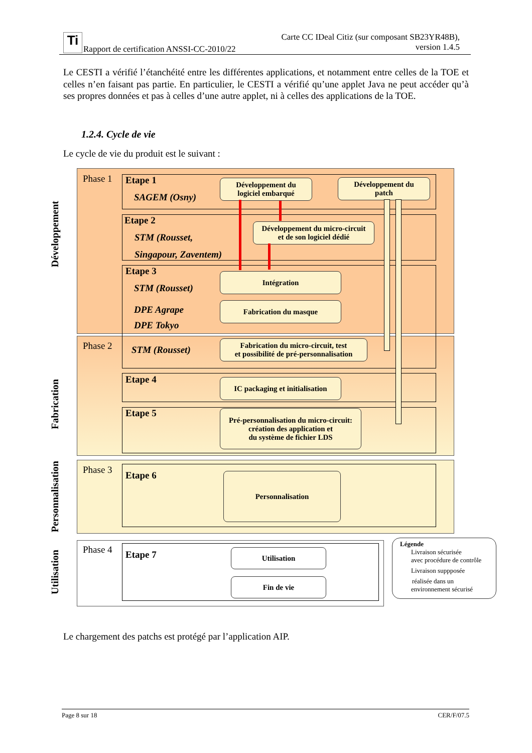Ti
Rapport de certification ANSSI-CC-2010/22
Carte CC IDeal Citiz (sur composant SB23YR48B),
version 1.4.5
Le CESTI a vérifié l’étanchéité entre les différentes applications, et notamment entre celles de la TOE et celles n’en faisant pas partie. En particulier, le CESTI a vérifié qu’une applet Java ne peut accéder qu’à ses propres données et pas à celles d’une autre applet, ni à celles des applications de la TOE.
1.2.4. Cycle de vie
Le cycle de vie du produit est le suivant :
Développement
Fabrication
Personnalisation
Utilisation
Phase 1
Phase 2
Phase 3
Phase 4
Etape 1
SAGEM (Osny)
Etape 2
STM (Rousset,
Singapour, Zaventem)
Etape 3
STM (Rousset)
DPE Agrape
DPE Tokyo
STM (Rousset)
Etape 4
Etape 5
Etape 6
Etape 7
Développement du
logiciel embarqué
Développement du
patch
Développement du micro-circuit
et de son logiciel dédié
Intégration
Fabrication du masque
Fabrication du micro-circuit, test
et possibilité de pré-personnalisation
IC packaging et initialisation
Pré-personnalisation du micro-circuit:
création des application et
du système de fichier LDS
Personnalisation
Utilisation
Fin de vie
Légende
Livraison sécurisée
avec procédure de contrôle
Livraison suppposée
réalisée dans un
environnement sécurisé
Le chargement des patchs est protégé par l’application AIP.
Page 8 sur 18 CER/F/07.5